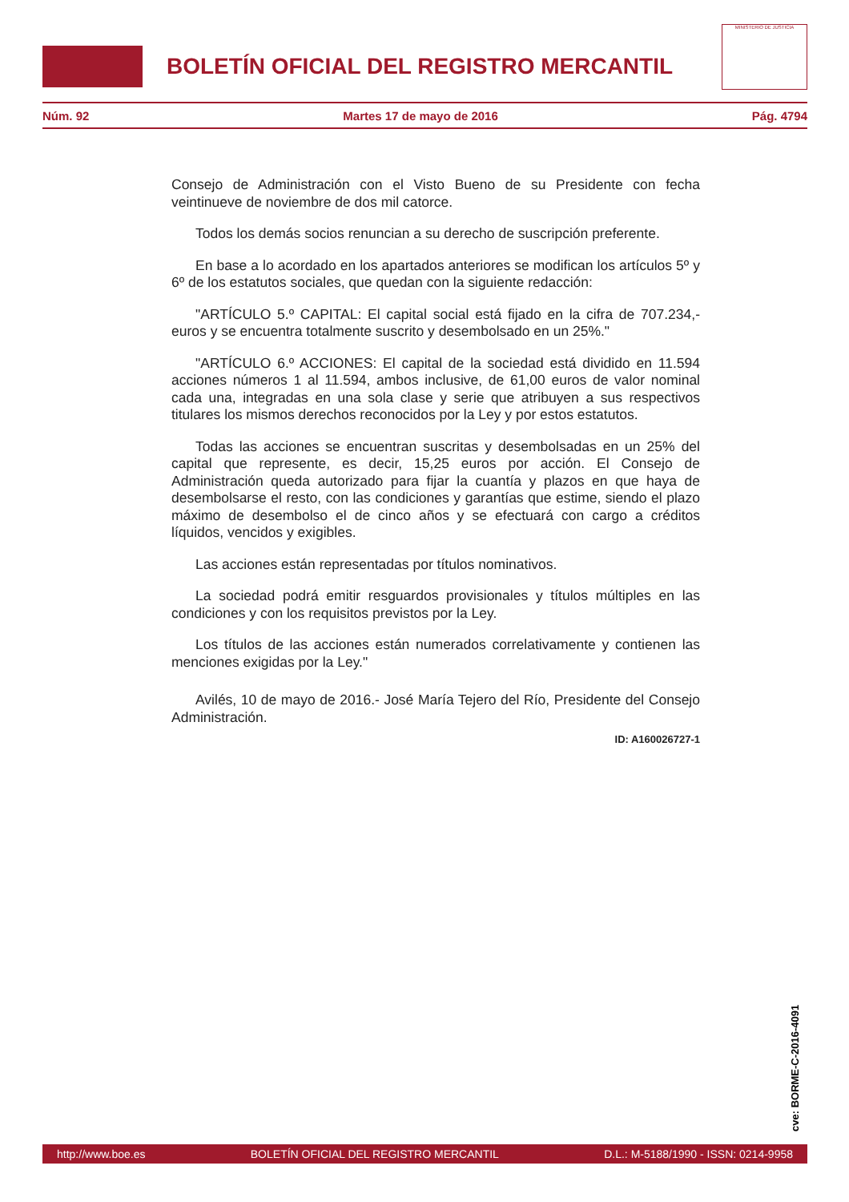BOLETÍN OFICIAL DEL REGISTRO MERCANTIL
MINISTERIO DE JUSTICIA
Núm. 92 Martes 17 de mayo de 2016 Pág. 4794
Consejo de Administración con el Visto Bueno de su Presidente con fecha veintinueve de noviembre de dos mil catorce.
Todos los demás socios renuncian a su derecho de suscripción preferente.
En base a lo acordado en los apartados anteriores se modifican los artículos 5º y 6º de los estatutos sociales, que quedan con la siguiente redacción:
"ARTÍCULO 5.º CAPITAL: El capital social está fijado en la cifra de 707.234,- euros y se encuentra totalmente suscrito y desembolsado en un 25%."
"ARTÍCULO 6.º ACCIONES: El capital de la sociedad está dividido en 11.594 acciones números 1 al 11.594, ambos inclusive, de 61,00 euros de valor nominal cada una, integradas en una sola clase y serie que atribuyen a sus respectivos titulares los mismos derechos reconocidos por la Ley y por estos estatutos.
Todas las acciones se encuentran suscritas y desembolsadas en un 25% del capital que represente, es decir, 15,25 euros por acción. El Consejo de Administración queda autorizado para fijar la cuantía y plazos en que haya de desembolsarse el resto, con las condiciones y garantías que estime, siendo el plazo máximo de desembolso el de cinco años y se efectuará con cargo a créditos líquidos, vencidos y exigibles.
Las acciones están representadas por títulos nominativos.
La sociedad podrá emitir resguardos provisionales y títulos múltiples en las condiciones y con los requisitos previstos por la Ley.
Los títulos de las acciones están numerados correlativamente y contienen las menciones exigidas por la Ley."
Avilés, 10 de mayo de 2016.- José María Tejero del Río, Presidente del Consejo Administración.
ID: A160026727-1
cve: BORME-C-2016-4091
http://www.boe.es BOLETÍN OFICIAL DEL REGISTRO MERCANTIL D.L.: M-5188/1990 - ISSN: 0214-9958